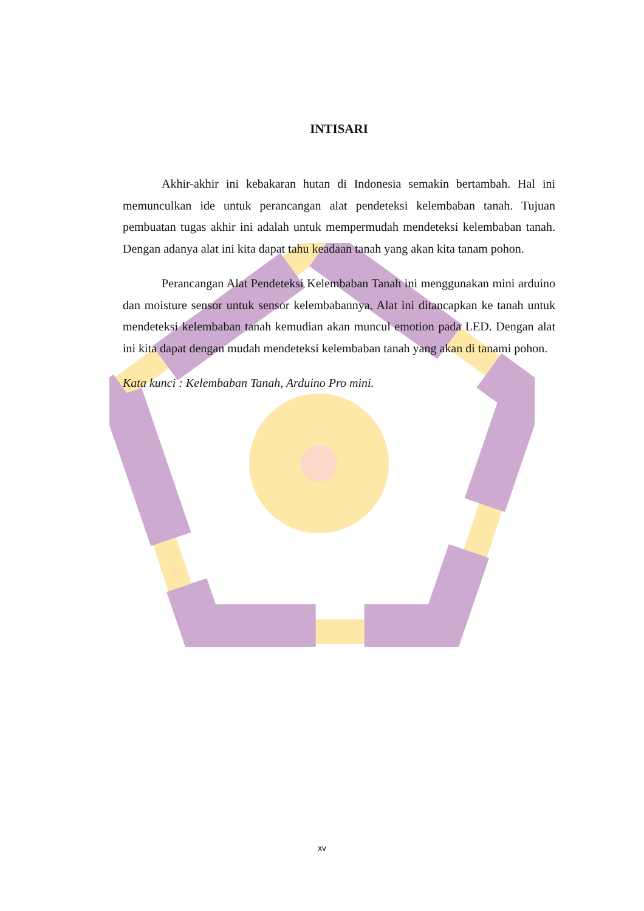INTISARI
Akhir-akhir ini kebakaran hutan di Indonesia semakin bertambah. Hal ini memunculkan ide untuk perancangan alat pendeteksi kelembaban tanah. Tujuan pembuatan tugas akhir ini adalah untuk mempermudah mendeteksi kelembaban tanah. Dengan adanya alat ini kita dapat tahu keadaan tanah yang akan kita tanam pohon.
Perancangan Alat Pendeteksi Kelembaban Tanah ini menggunakan mini arduino dan moisture sensor untuk sensor kelembabannya. Alat ini ditancapkan ke tanah untuk mendeteksi kelembaban tanah kemudian akan muncul emotion pada LED. Dengan alat ini kita dapat dengan mudah mendeteksi kelembaban tanah yang akan di tanami pohon.
Kata kunci : Kelembaban Tanah, Arduino Pro mini.
xv